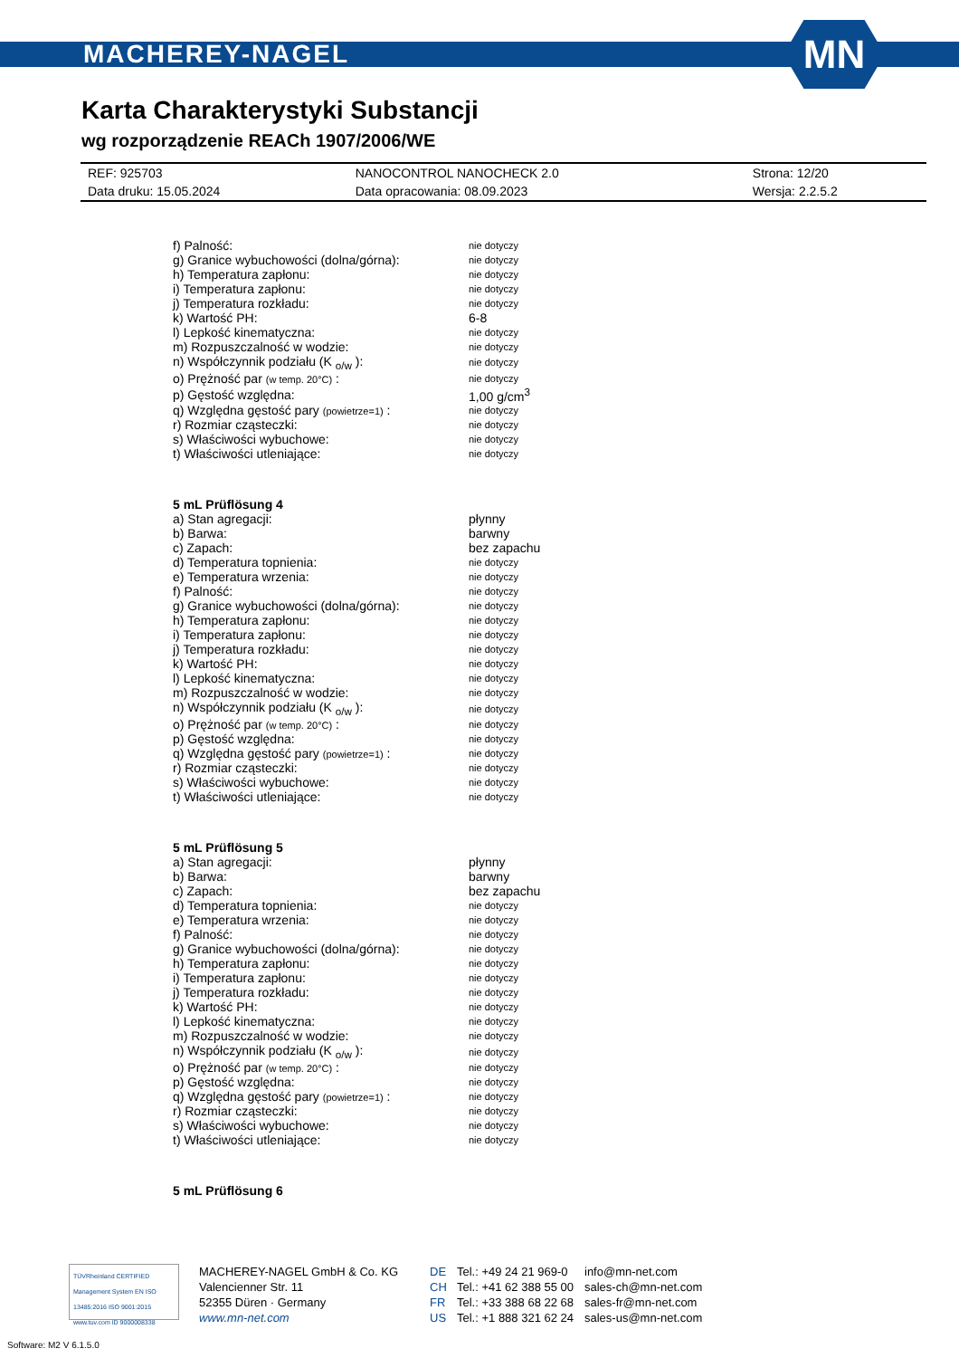MACHEREY-NAGEL
MN
Karta Charakterystyki Substancji
wg rozporządzenie REACh 1907/2006/WE
| REF: 925703 | NANOCONTROL NANOCHECK 2.0 | Strona: 12/20 |
| Data druku: 15.05.2024 | Data opracowania: 08.09.2023 | Wersja: 2.2.5.2 |
| f) Palność: | nie dotyczy |
| g) Granice wybuchowości (dolna/górna): | nie dotyczy |
| h) Temperatura zapłonu: | nie dotyczy |
| i) Temperatura zapłonu: | nie dotyczy |
| j) Temperatura rozkładu: | nie dotyczy |
| k) Wartość PH: | 6-8 |
| l) Lepkość kinematyczna: | nie dotyczy |
| m) Rozpuszczalność w wodzie: | nie dotyczy |
| n) Współczynnik podziału (K <sub>o/w</sub> ): | nie dotyczy |
| o) Prężność par (w temp. 20°C) : | nie dotyczy |
| p) Gęstość względna: | 1,00 g/cm<sup>3</sup> |
| q) Względna gęstość pary (powietrze=1) : | nie dotyczy |
| r) Rozmiar cząsteczki: | nie dotyczy |
| s) Właściwości wybuchowe: | nie dotyczy |
| t) Właściwości utleniające: | nie dotyczy |
| 5 mL Prüflösung 4 | |
| a) Stan agregacji: | płynny |
| b) Barwa: | barwny |
| c) Zapach: | bez zapachu |
| d) Temperatura topnienia: | nie dotyczy |
| e) Temperatura wrzenia: | nie dotyczy |
| f) Palność: | nie dotyczy |
| g) Granice wybuchowości (dolna/górna): | nie dotyczy |
| h) Temperatura zapłonu: | nie dotyczy |
| i) Temperatura zapłonu: | nie dotyczy |
| j) Temperatura rozkładu: | nie dotyczy |
| k) Wartość PH: | nie dotyczy |
| l) Lepkość kinematyczna: | nie dotyczy |
| m) Rozpuszczalność w wodzie: | nie dotyczy |
| n) Współczynnik podziału (K <sub>o/w</sub> ): | nie dotyczy |
| o) Prężność par (w temp. 20°C) : | nie dotyczy |
| p) Gęstość względna: | nie dotyczy |
| q) Względna gęstość pary (powietrze=1) : | nie dotyczy |
| r) Rozmiar cząsteczki: | nie dotyczy |
| s) Właściwości wybuchowe: | nie dotyczy |
| t) Właściwości utleniające: | nie dotyczy |
| 5 mL Prüflösung 5 | |
| a) Stan agregacji: | płynny |
| b) Barwa: | barwny |
| c) Zapach: | bez zapachu |
| d) Temperatura topnienia: | nie dotyczy |
| e) Temperatura wrzenia: | nie dotyczy |
| f) Palność: | nie dotyczy |
| g) Granice wybuchowości (dolna/górna): | nie dotyczy |
| h) Temperatura zapłonu: | nie dotyczy |
| i) Temperatura zapłonu: | nie dotyczy |
| j) Temperatura rozkładu: | nie dotyczy |
| k) Wartość PH: | nie dotyczy |
| l) Lepkość kinematyczna: | nie dotyczy |
| m) Rozpuszczalność w wodzie: | nie dotyczy |
| n) Współczynnik podziału (K <sub>o/w</sub> ): | nie dotyczy |
| o) Prężność par (w temp. 20°C) : | nie dotyczy |
| p) Gęstość względna: | nie dotyczy |
| q) Względna gęstość pary (powietrze=1) : | nie dotyczy |
| r) Rozmiar cząsteczki: | nie dotyczy |
| s) Właściwości wybuchowe: | nie dotyczy |
| t) Właściwości utleniające: | nie dotyczy |
| 5 mL Prüflösung 6 | |
TÜVRheinland CERTIFIED
Management System EN ISO 13485:2016 ISO 9001:2015
www.tuv.com ID 9000008338
MACHEREY-NAGEL GmbH & Co. KG
Valencienner Str. 11
52355 Düren · Germany
www.mn-net.com
DE
CH
FR
US
Tel.: +49 24 21 969-0
Tel.: +41 62 388 55 00
Tel.: +33 388 68 22 68
Tel.: +1 888 321 62 24
info@mn-net.com
sales-ch@mn-net.com
sales-fr@mn-net.com
sales-us@mn-net.com
Software: M2 V 6.1.5.0